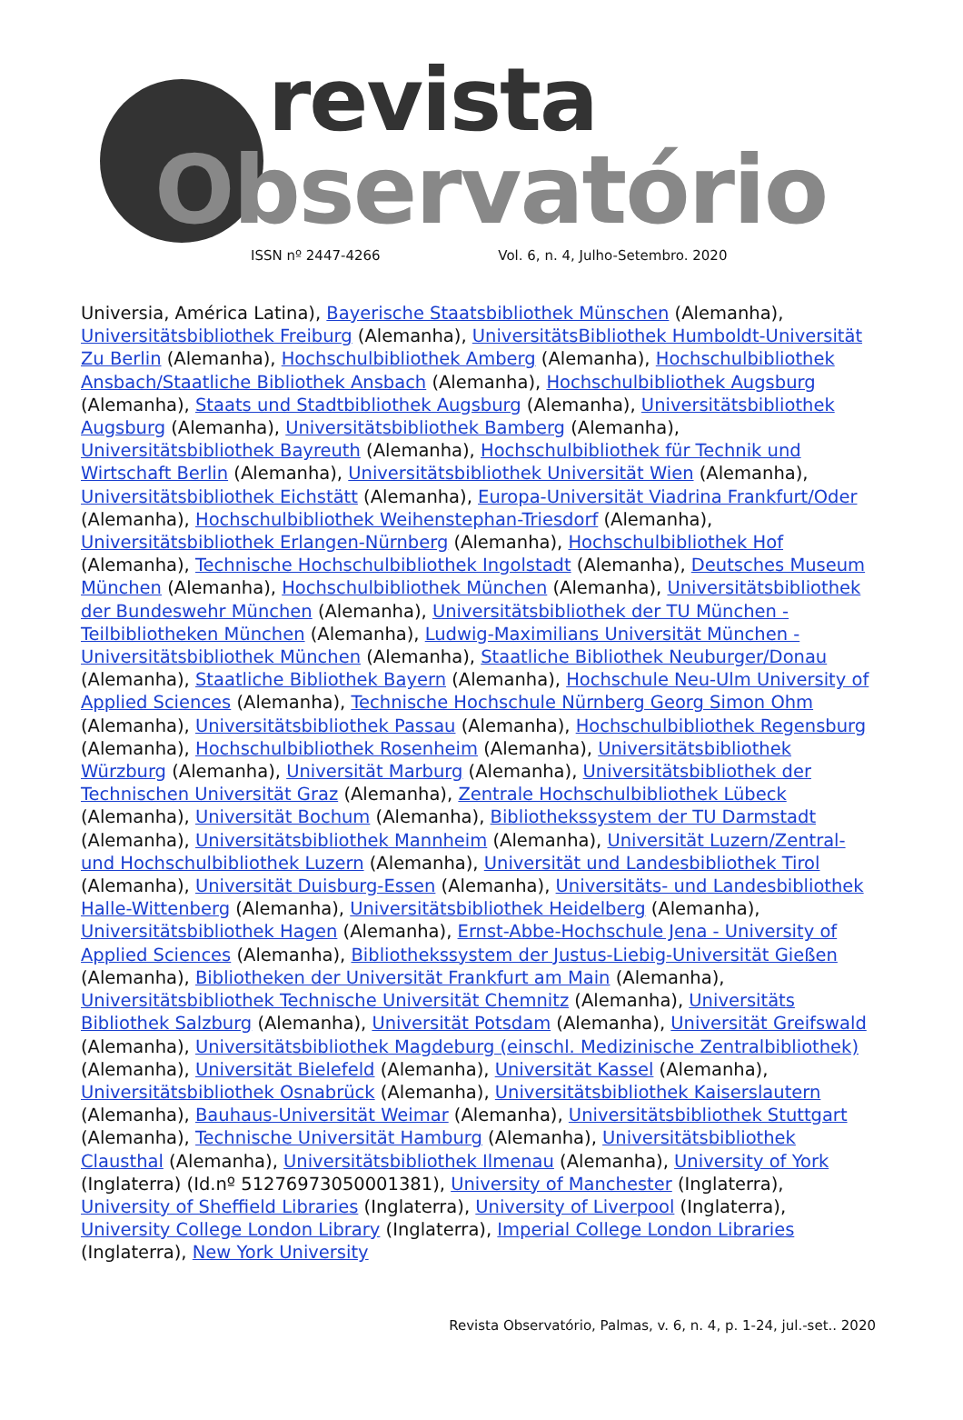revista
Observatório
ISSN nº 2447-4266 Vol. 6, n. 4, Julho-Setembro. 2020
Universia, América Latina), Bayerische Staatsbibliothek Münschen (Alemanha), Universitätsbibliothek Freiburg (Alemanha), UniversitätsBibliothek Humboldt-Universität Zu Berlin (Alemanha), Hochschulbibliothek Amberg (Alemanha), Hochschulbibliothek Ansbach/Staatliche Bibliothek Ansbach (Alemanha), Hochschulbibliothek Augsburg (Alemanha), Staats und Stadtbibliothek Augsburg (Alemanha), Universitätsbibliothek Augsburg (Alemanha), Universitätsbibliothek Bamberg (Alemanha), Universitätsbibliothek Bayreuth (Alemanha), Hochschulbibliothek für Technik und Wirtschaft Berlin (Alemanha), Universitätsbibliothek Universität Wien (Alemanha), Universitätsbibliothek Eichstätt (Alemanha), Europa-Universität Viadrina Frankfurt/Oder (Alemanha), Hochschulbibliothek Weihenstephan-Triesdorf (Alemanha), Universitätsbibliothek Erlangen-Nürnberg (Alemanha), Hochschulbibliothek Hof (Alemanha), Technische Hochschulbibliothek Ingolstadt (Alemanha), Deutsches Museum München (Alemanha), Hochschulbibliothek München (Alemanha), Universitätsbibliothek der Bundeswehr München (Alemanha), Universitätsbibliothek der TU München - Teilbibliotheken München (Alemanha), Ludwig-Maximilians Universität München - Universitätsbibliothek München (Alemanha), Staatliche Bibliothek Neuburger/Donau (Alemanha), Staatliche Bibliothek Bayern (Alemanha), Hochschule Neu-Ulm University of Applied Sciences (Alemanha), Technische Hochschule Nürnberg Georg Simon Ohm (Alemanha), Universitätsbibliothek Passau (Alemanha), Hochschulbibliothek Regensburg (Alemanha), Hochschulbibliothek Rosenheim (Alemanha), Universitätsbibliothek Würzburg (Alemanha), Universität Marburg (Alemanha), Universitätsbibliothek der Technischen Universität Graz (Alemanha), Zentrale Hochschulbibliothek Lübeck (Alemanha), Universität Bochum (Alemanha), Bibliothekssystem der TU Darmstadt (Alemanha), Universitätsbibliothek Mannheim (Alemanha), Universität Luzern/Zentral- und Hochschulbibliothek Luzern (Alemanha), Universität und Landesbibliothek Tirol (Alemanha), Universität Duisburg-Essen (Alemanha), Universitäts- und Landesbibliothek Halle-Wittenberg (Alemanha), Universitätsbibliothek Heidelberg (Alemanha), Universitätsbibliothek Hagen (Alemanha), Ernst-Abbe-Hochschule Jena - University of Applied Sciences (Alemanha), Bibliothekssystem der Justus-Liebig-Universität Gießen (Alemanha), Bibliotheken der Universität Frankfurt am Main (Alemanha), Universitätsbibliothek Technische Universität Chemnitz (Alemanha), Universitäts Bibliothek Salzburg (Alemanha), Universität Potsdam (Alemanha), Universität Greifswald (Alemanha), Universitätsbibliothek Magdeburg (einschl. Medizinische Zentralbibliothek) (Alemanha), Universität Bielefeld (Alemanha), Universität Kassel (Alemanha), Universitätsbibliothek Osnabrück (Alemanha), Universitätsbibliothek Kaiserslautern (Alemanha), Bauhaus-Universität Weimar (Alemanha), Universitätsbibliothek Stuttgart (Alemanha), Technische Universität Hamburg (Alemanha), Universitätsbibliothek Clausthal (Alemanha), Universitätsbibliothek Ilmenau (Alemanha), University of York (Inglaterra) (Id.nº 51276973050001381), University of Manchester (Inglaterra), University of Sheffield Libraries (Inglaterra), University of Liverpool (Inglaterra), University College London Library (Inglaterra), Imperial College London Libraries (Inglaterra), New York University
Revista Observatório, Palmas, v. 6, n. 4, p. 1-24, jul.-set.. 2020